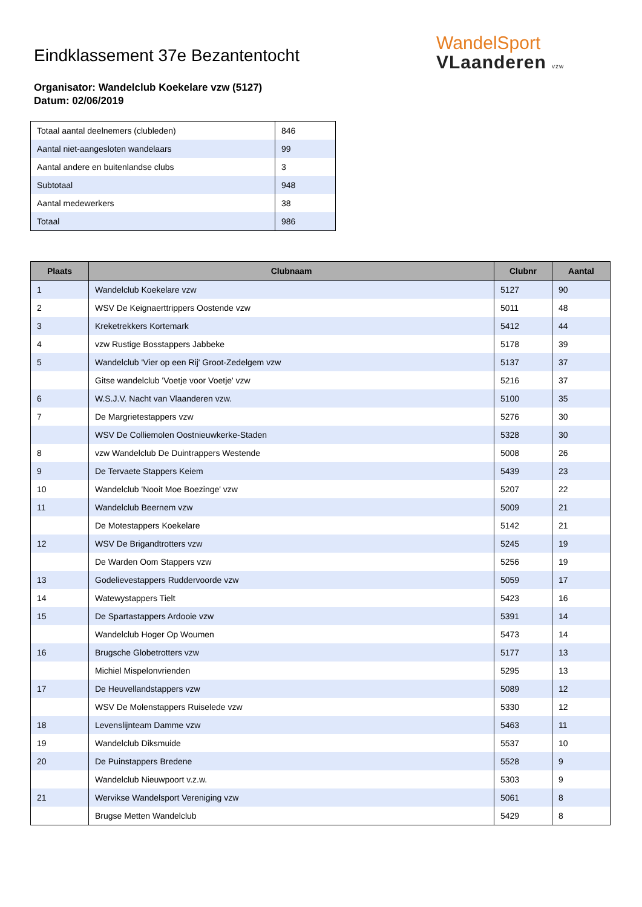WandelSport
VLaanderen vzw
Eindklassement 37e Bezantentocht
Organisator: Wandelclub Koekelare vzw (5127)
Datum: 02/06/2019
| Totaal aantal deelnemers (clubleden) | 846 |
| Aantal niet-aangesloten wandelaars | 99 |
| Aantal andere en buitenlandse clubs | 3 |
| Subtotaal | 948 |
| Aantal medewerkers | 38 |
| Totaal | 986 |
| Plaats | Clubnaam | Clubnr | Aantal |
| --- | --- | --- | --- |
| 1 | Wandelclub Koekelare vzw | 5127 | 90 |
| 2 | WSV De Keignaerttrippers Oostende vzw | 5011 | 48 |
| 3 | Kreketrekkers Kortemark | 5412 | 44 |
| 4 | vzw Rustige Bosstappers Jabbeke | 5178 | 39 |
| 5 | Wandelclub 'Vier op een Rij' Groot-Zedelgem vzw | 5137 | 37 |
| | Gitse wandelclub 'Voetje voor Voetje' vzw | 5216 | 37 |
| 6 | W.S.J.V. Nacht van Vlaanderen vzw. | 5100 | 35 |
| 7 | De Margrietestappers vzw | 5276 | 30 |
| | WSV De Colliemolen Oostnieuwkerke-Staden | 5328 | 30 |
| 8 | vzw Wandelclub De Duintrappers Westende | 5008 | 26 |
| 9 | De Tervaete Stappers Keiem | 5439 | 23 |
| 10 | Wandelclub 'Nooit Moe Boezinge' vzw | 5207 | 22 |
| 11 | Wandelclub Beernem vzw | 5009 | 21 |
| | De Motestappers Koekelare | 5142 | 21 |
| 12 | WSV De Brigandtrotters vzw | 5245 | 19 |
| | De Warden Oom Stappers vzw | 5256 | 19 |
| 13 | Godelievestappers Ruddervoorde vzw | 5059 | 17 |
| 14 | Watewystappers Tielt | 5423 | 16 |
| 15 | De Spartastappers Ardooie vzw | 5391 | 14 |
| | Wandelclub Hoger Op Woumen | 5473 | 14 |
| 16 | Brugsche Globetrotters vzw | 5177 | 13 |
| | Michiel Mispelonvrienden | 5295 | 13 |
| 17 | De Heuvellandstappers vzw | 5089 | 12 |
| | WSV De Molenstappers Ruiselede vzw | 5330 | 12 |
| 18 | Levenslijnteam Damme vzw | 5463 | 11 |
| 19 | Wandelclub Diksmuide | 5537 | 10 |
| 20 | De Puinstappers Bredene | 5528 | 9 |
| | Wandelclub Nieuwpoort v.z.w. | 5303 | 9 |
| 21 | Wervikse Wandelsport Vereniging vzw | 5061 | 8 |
| | Brugse Metten Wandelclub | 5429 | 8 |